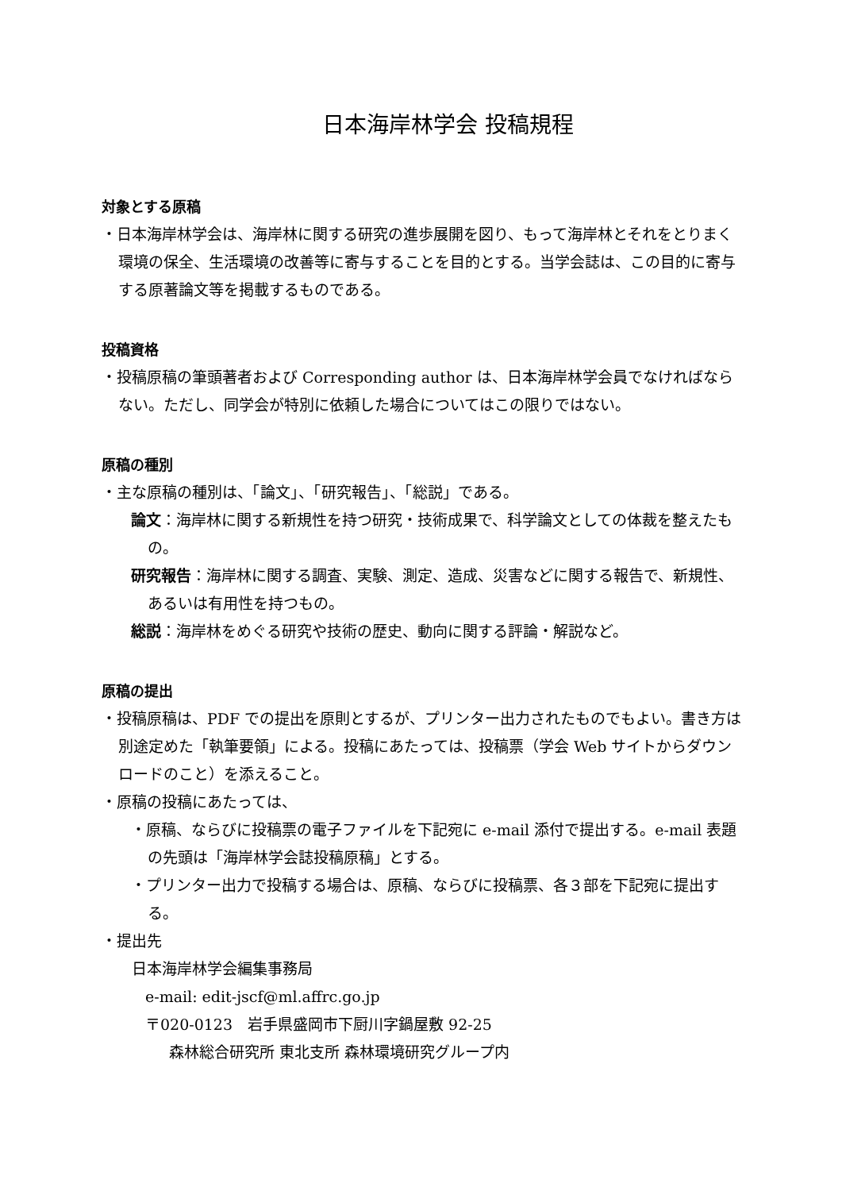日本海岸林学会 投稿規程
対象とする原稿
・日本海岸林学会は、海岸林に関する研究の進歩展開を図り、もって海岸林とそれをとりまく環境の保全、生活環境の改善等に寄与することを目的とする。当学会誌は、この目的に寄与する原著論文等を掲載するものである。
投稿資格
・投稿原稿の筆頭著者および Corresponding author は、日本海岸林学会員でなければならない。ただし、同学会が特別に依頼した場合についてはこの限りではない。
原稿の種別
・主な原稿の種別は、「論文」、「研究報告」、「総説」である。
論文：海岸林に関する新規性を持つ研究・技術成果で、科学論文としての体裁を整えたもの。
研究報告：海岸林に関する調査、実験、測定、造成、災害などに関する報告で、新規性、あるいは有用性を持つもの。
総説：海岸林をめぐる研究や技術の歴史、動向に関する評論・解説など。
原稿の提出
・投稿原稿は、PDF での提出を原則とするが、プリンター出力されたものでもよい。書き方は別途定めた「執筆要領」による。投稿にあたっては、投稿票（学会 Web サイトからダウンロードのこと）を添えること。
・原稿の投稿にあたっては、
・原稿、ならびに投稿票の電子ファイルを下記宛に e-mail 添付で提出する。e-mail 表題の先頭は「海岸林学会誌投稿原稿」とする。
・プリンター出力で投稿する場合は、原稿、ならびに投稿票、各３部を下記宛に提出する。
・提出先
日本海岸林学会編集事務局
e-mail: edit-jscf@ml.affrc.go.jp
〒020-0123　岩手県盛岡市下厨川字鍋屋敷 92-25
森林総合研究所 東北支所 森林環境研究グループ内